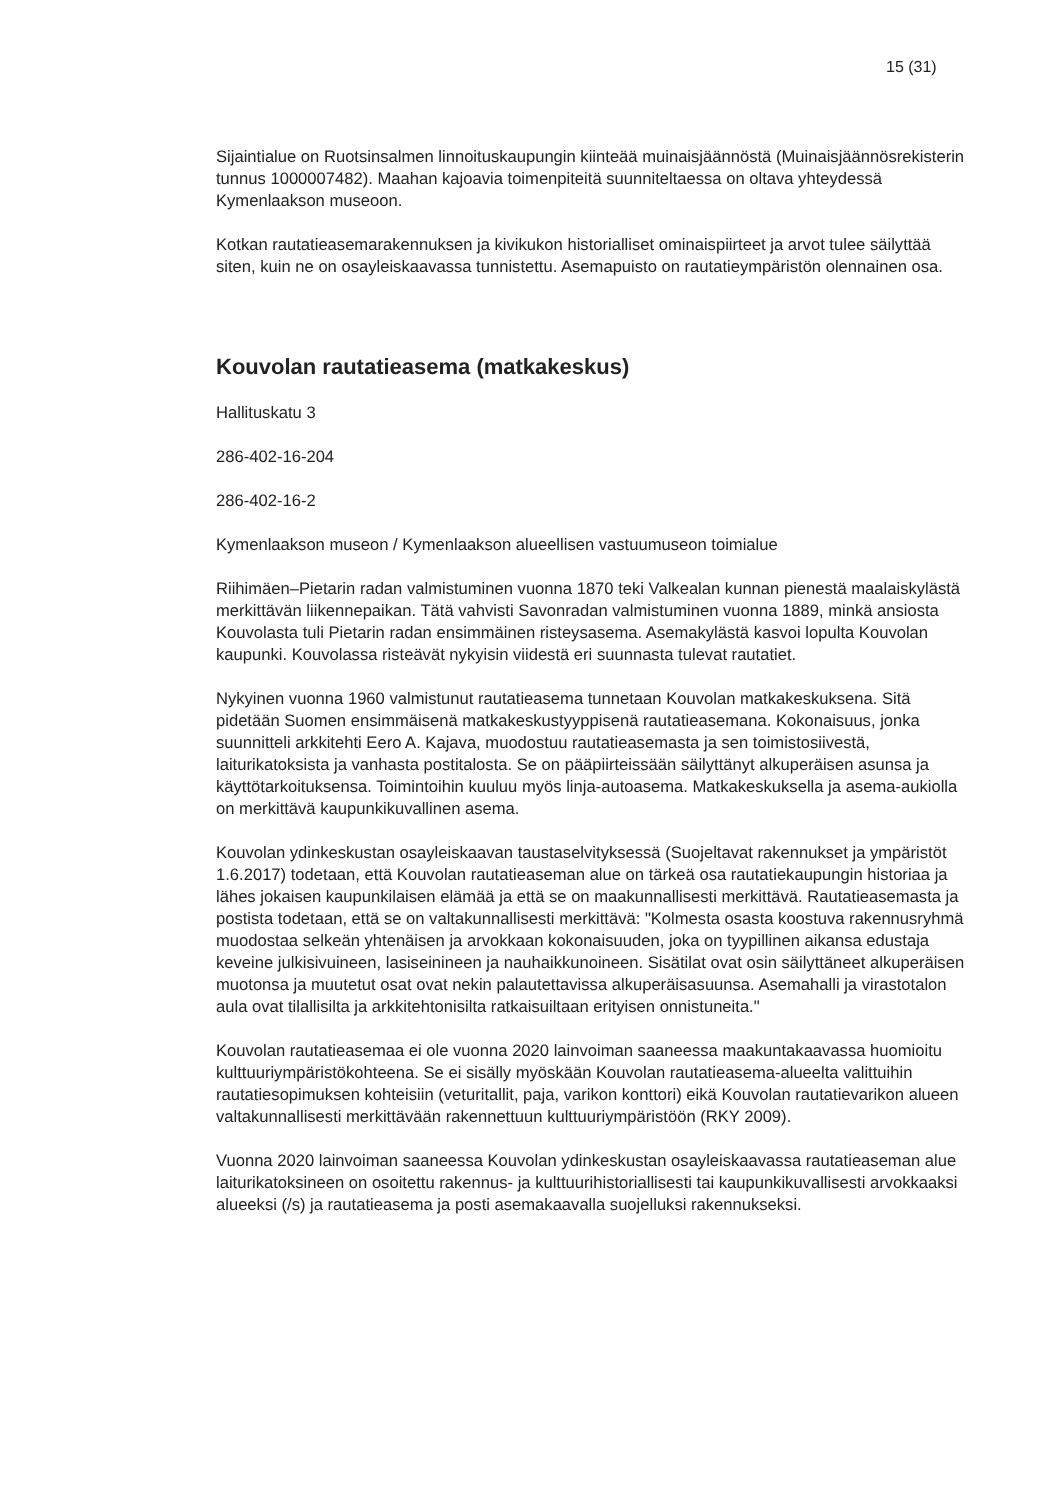15 (31)
Sijaintialue on Ruotsinsalmen linnoituskaupungin kiinteää muinaisjäännöstä (Muinaisjäännösrekisterin tunnus 1000007482). Maahan kajoavia toimenpiteitä suunniteltaessa on oltava yhteydessä Kymenlaakson museoon.
Kotkan rautatieasemarakennuksen ja kivikukon historialliset ominaispiirteet ja arvot tulee säilyttää siten, kuin ne on osayleiskaavassa tunnistettu. Asemapuisto on rautatieympäristön olennainen osa.
Kouvolan rautatieasema (matkakeskus)
Hallituskatu 3
286-402-16-204
286-402-16-2
Kymenlaakson museon / Kymenlaakson alueellisen vastuumuseon toimialue
Riihimäen–Pietarin radan valmistuminen vuonna 1870 teki Valkealan kunnan pienestä maalaiskylästä merkittävän liikennepaikan. Tätä vahvisti Savonradan valmistuminen vuonna 1889, minkä ansiosta Kouvolasta tuli Pietarin radan ensimmäinen risteysasema. Asemakylästä kasvoi lopulta Kouvolan kaupunki. Kouvolassa risteävät nykyisin viidestä eri suunnasta tulevat rautatiet.
Nykyinen vuonna 1960 valmistunut rautatieasema tunnetaan Kouvolan matkakeskuksena. Sitä pidetään Suomen ensimmäisenä matkakeskustyyppisenä rautatieasemana. Kokonaisuus, jonka suunnitteli arkkitehti Eero A. Kajava, muodostuu rautatieasemasta ja sen toimistosiivestä, laiturikatoksista ja vanhasta postitalosta. Se on pääpiirteissään säilyttänyt alkuperäisen asunsa ja käyttötarkoituksensa. Toimintoihin kuuluu myös linja-autoasema. Matkakeskuksella ja asema-aukiolla on merkittävä kaupunkikuvallinen asema.
Kouvolan ydinkeskustan osayleiskaavan taustaselvityksessä (Suojeltavat rakennukset ja ympäristöt 1.6.2017) todetaan, että Kouvolan rautatieaseman alue on tärkeä osa rautatiekaupungin historiaa ja lähes jokaisen kaupunkilaisen elämää ja että se on maakunnallisesti merkittävä. Rautatieasemasta ja postista todetaan, että se on valtakunnallisesti merkittävä: "Kolmesta osasta koostuva rakennusryhmä muodostaa selkeän yhtenäisen ja arvokkaan kokonaisuuden, joka on tyypillinen aikansa edustaja keveine julkisivuineen, lasiseinineen ja nauhaikkunoineen. Sisätilat ovat osin säilyttäneet alkuperäisen muotonsa ja muutetut osat ovat nekin palautettavissa alkuperäisasuunsa. Asemahalli ja virastotalon aula ovat tilallisilta ja arkkitehtonisilta ratkaisuiltaan erityisen onnistuneita."
Kouvolan rautatieasemaa ei ole vuonna 2020 lainvoiman saaneessa maakuntakaavassa huomioitu kulttuuriympäristökohteena. Se ei sisälly myöskään Kouvolan rautatieasema-alueelta valittuihin rautatiesopimuksen kohteisiin (veturitallit, paja, varikon konttori) eikä Kouvolan rautatievarikon alueen valtakunnallisesti merkittävään rakennettuun kulttuuriympäristöön (RKY 2009).
Vuonna 2020 lainvoiman saaneessa Kouvolan ydinkeskustan osayleiskaavassa rautatieaseman alue laiturikatoksineen on osoitettu rakennus- ja kulttuurihistoriallisesti tai kaupunkikuvallisesti arvokkaaksi alueeksi (/s) ja rautatieasema ja posti asemakaavalla suojelluksi rakennukseksi.